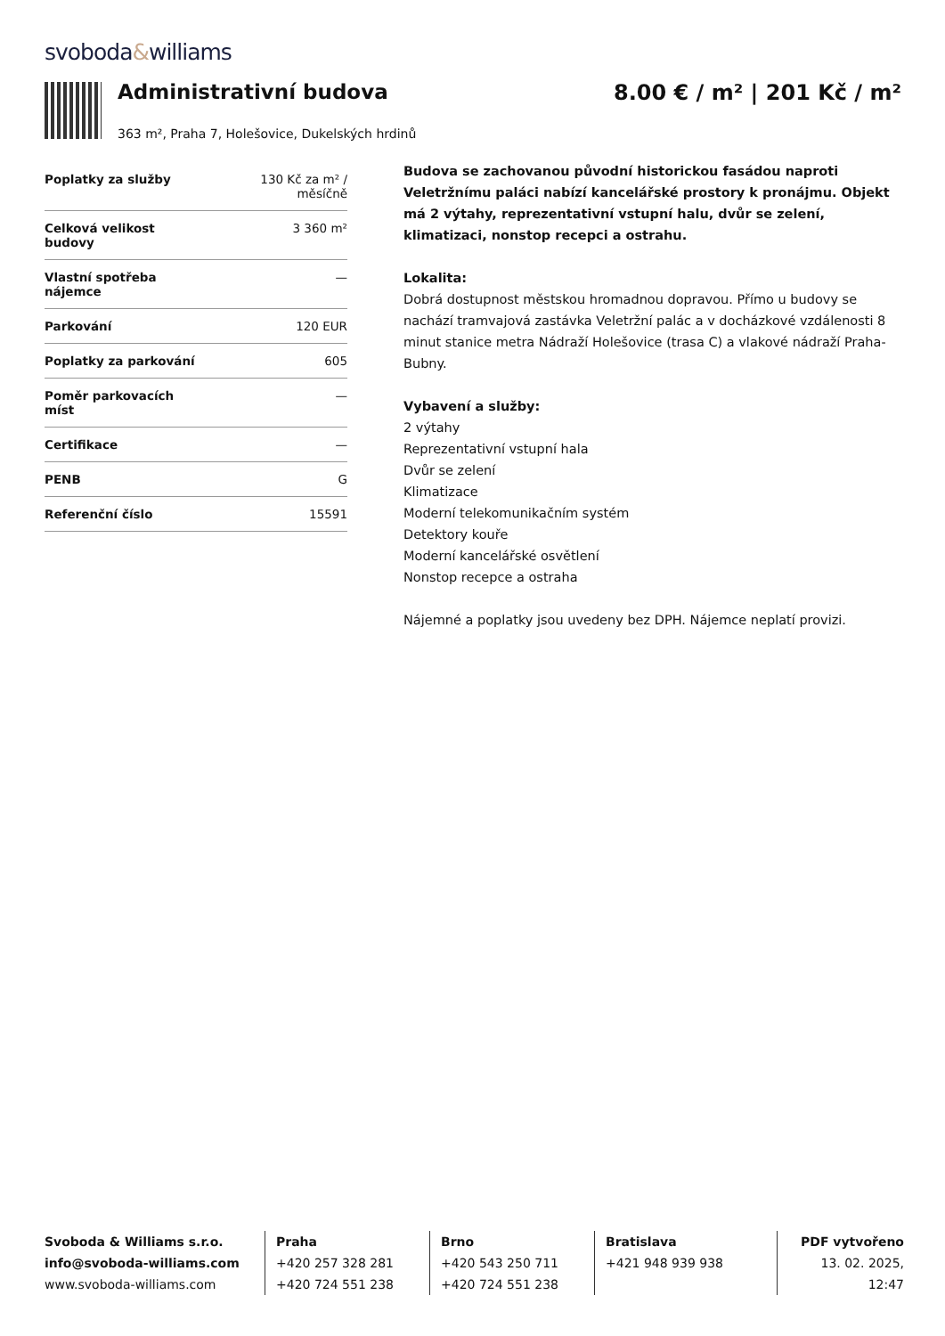svoboda&williams
Administrativní budova
8.00 € / m² | 201 Kč / m²
363 m², Praha 7, Holešovice, Dukelských hrdinů
| Poplatky za služby | 130 Kč za m² / měsíčně |
| Celková velikost budovy | 3 360 m² |
| Vlastní spotřeba nájemce | — |
| Parkování | 120 EUR |
| Poplatky za parkování | 605 |
| Poměr parkovacích míst | — |
| Certifikace | — |
| PENB | G |
| Referenční číslo | 15591 |
Budova se zachovanou původní historickou fasádou naproti Veletržnímu paláci nabízí kancelářské prostory k pronájmu. Objekt má 2 výtahy, reprezentativní vstupní halu, dvůr se zelení, klimatizaci, nonstop recepci a ostrahu.
Lokalita:
Dobrá dostupnost městskou hromadnou dopravou. Přímo u budovy se nachází tramvajová zastávka Veletržní palác a v docházkové vzdálenosti 8 minut stanice metra Nádraží Holešovice (trasa C) a vlakové nádraží Praha-Bubny.
Vybavení a služby:
2 výtahy
Reprezentativní vstupní hala
Dvůr se zelení
Klimatizace
Moderní telekomunikačním systém
Detektory kouře
Moderní kancelářské osvětlení
Nonstop recepce a ostraha
Nájemné a poplatky jsou uvedeny bez DPH. Nájemce neplatí provizi.
Svoboda & Williams s.r.o.
info@svoboda-williams.com
www.svoboda-williams.com
Praha
+420 257 328 281
+420 724 551 238
Brno
+420 543 250 711
+420 724 551 238
Bratislava
+421 948 939 938
PDF vytvořeno
13. 02. 2025, 12:47